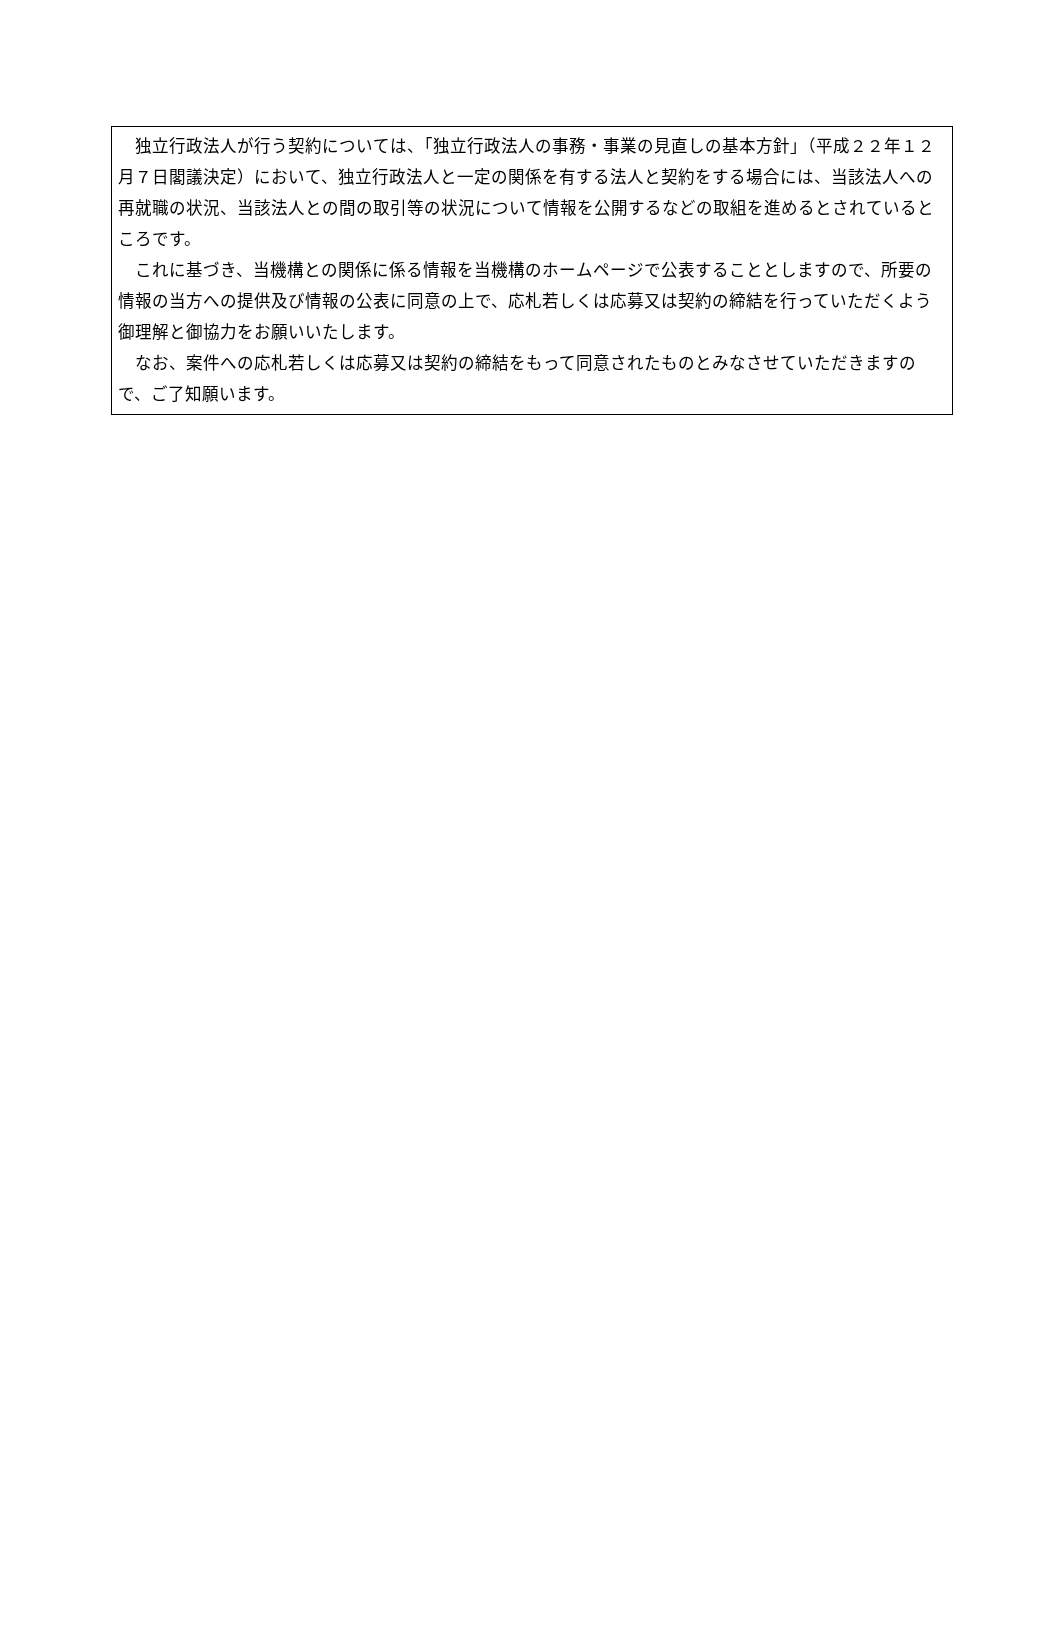独立行政法人が行う契約については、「独立行政法人の事務・事業の見直しの基本方針」（平成２２年１２月７日閣議決定）において、独立行政法人と一定の関係を有する法人と契約をする場合には、当該法人への再就職の状況、当該法人との間の取引等の状況について情報を公開するなどの取組を進めるとされているところです。
　これに基づき、当機構との関係に係る情報を当機構のホームページで公表することとしますので、所要の情報の当方への提供及び情報の公表に同意の上で、応札若しくは応募又は契約の締結を行っていただくよう御理解と御協力をお願いいたします。
　なお、案件への応札若しくは応募又は契約の締結をもって同意されたものとみなさせていただきますので、ご了知願います。